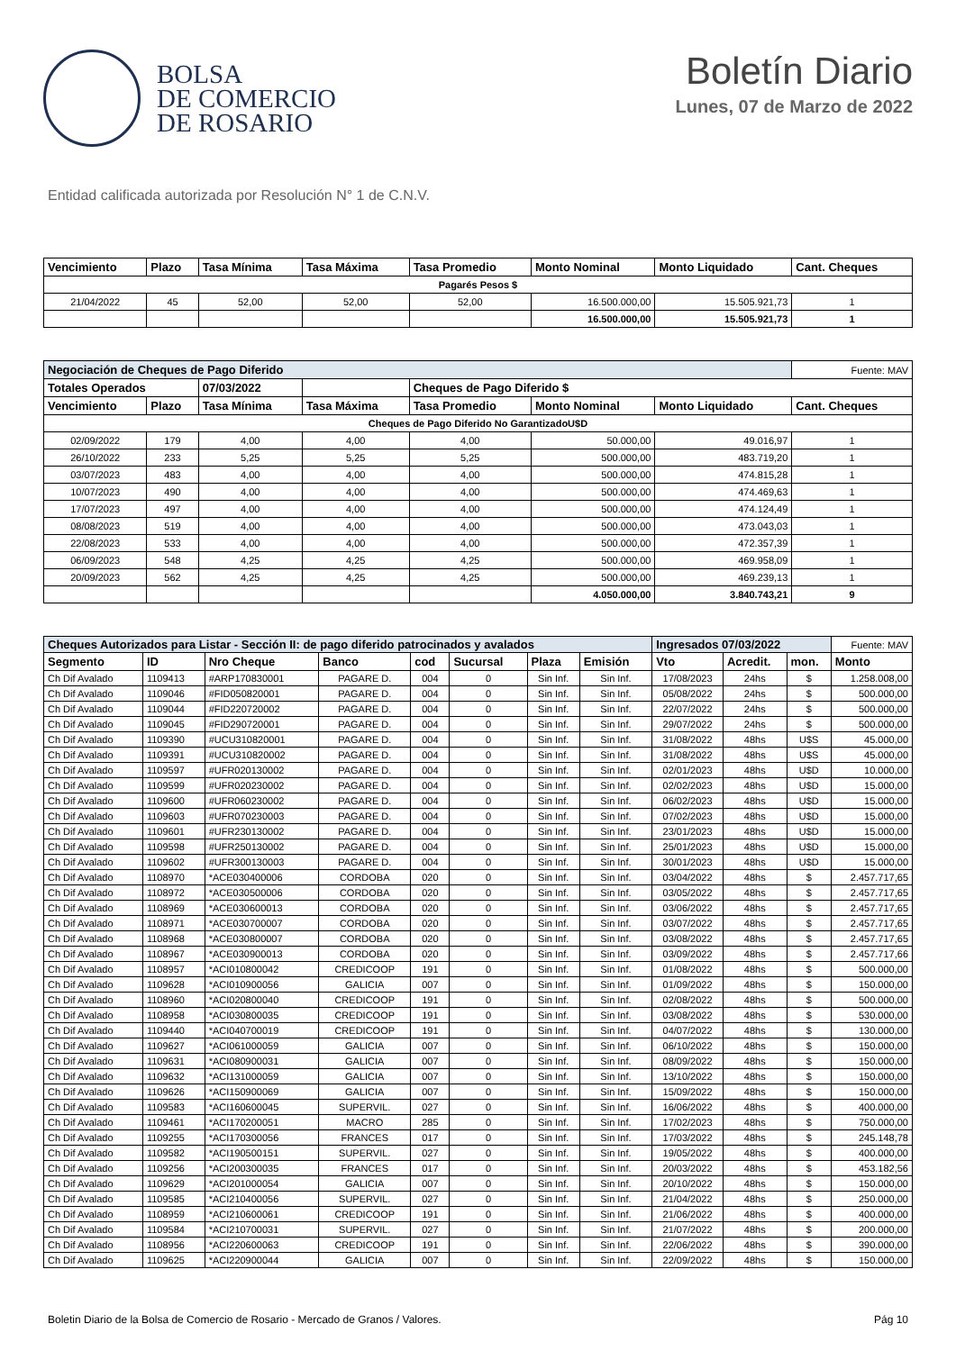BOLSA
DE COMERCIO
DE ROSARIO
Boletín Diario
Lunes, 07 de Marzo de 2022
Entidad calificada autorizada por Resolución N° 1 de C.N.V.
| Vencimiento | Plazo | Tasa Mínima | Tasa Máxima | Tasa Promedio | Monto Nominal | Monto Liquidado | Cant. Cheques |
| --- | --- | --- | --- | --- | --- | --- | --- |
| Pagarés Pesos $ | | | | | | | |
| 21/04/2022 | 45 | 52,00 | 52,00 | 52,00 | 16.500.000,00 | 15.505.921,73 | 1 |
| | | | | | 16.500.000,00 | 15.505.921,73 | 1 |
| Negociación de Cheques de Pago Diferido | | | | | | | Fuente: MAV |
| Totales Operados | | 07/03/2022 | | Cheques de Pago Diferido $ | | | |
| Vencimiento | Plazo | Tasa Mínima | Tasa Máxima | Tasa Promedio | Monto Nominal | Monto Liquidado | Cant. Cheques |
| Cheques de Pago Diferido No GarantizadoU$D | | | | | | | |
| 02/09/2022 | 179 | 4,00 | 4,00 | 4,00 | 50.000,00 | 49.016,97 | 1 |
| 26/10/2022 | 233 | 5,25 | 5,25 | 5,25 | 500.000,00 | 483.719,20 | 1 |
| 03/07/2023 | 483 | 4,00 | 4,00 | 4,00 | 500.000,00 | 474.815,28 | 1 |
| 10/07/2023 | 490 | 4,00 | 4,00 | 4,00 | 500.000,00 | 474.469,63 | 1 |
| 17/07/2023 | 497 | 4,00 | 4,00 | 4,00 | 500.000,00 | 474.124,49 | 1 |
| 08/08/2023 | 519 | 4,00 | 4,00 | 4,00 | 500.000,00 | 473.043,03 | 1 |
| 22/08/2023 | 533 | 4,00 | 4,00 | 4,00 | 500.000,00 | 472.357,39 | 1 |
| 06/09/2023 | 548 | 4,25 | 4,25 | 4,25 | 500.000,00 | 469.958,09 | 1 |
| 20/09/2023 | 562 | 4,25 | 4,25 | 4,25 | 500.000,00 | 469.239,13 | 1 |
| | | | | | 4.050.000,00 | 3.840.743,21 | 9 |
| Cheques Autorizados para Listar - Sección II: de pago diferido patrocinados y avalados | | | | | | | | Ingresados 07/03/2022 | | | Fuente: MAV |
| Segmento | ID | Nro Cheque | Banco | cod | Sucursal | Plaza | Emisión | Vto | Acredit. | mon. | Monto |
| Ch Dif Avalado | 1109413 | #ARP170830001 | PAGARE D. | 004 | 0 | Sin Inf. | Sin Inf. | 17/08/2023 | 24hs | $ | 1.258.008,00 |
| Ch Dif Avalado | 1109046 | #FID050820001 | PAGARE D. | 004 | 0 | Sin Inf. | Sin Inf. | 05/08/2022 | 24hs | $ | 500.000,00 |
| Ch Dif Avalado | 1109044 | #FID220720002 | PAGARE D. | 004 | 0 | Sin Inf. | Sin Inf. | 22/07/2022 | 24hs | $ | 500.000,00 |
| Ch Dif Avalado | 1109045 | #FID290720001 | PAGARE D. | 004 | 0 | Sin Inf. | Sin Inf. | 29/07/2022 | 24hs | $ | 500.000,00 |
| Ch Dif Avalado | 1109390 | #UCU310820001 | PAGARE D. | 004 | 0 | Sin Inf. | Sin Inf. | 31/08/2022 | 48hs | U$S | 45.000,00 |
| Ch Dif Avalado | 1109391 | #UCU310820002 | PAGARE D. | 004 | 0 | Sin Inf. | Sin Inf. | 31/08/2022 | 48hs | U$S | 45.000,00 |
| Ch Dif Avalado | 1109597 | #UFR020130002 | PAGARE D. | 004 | 0 | Sin Inf. | Sin Inf. | 02/01/2023 | 48hs | U$D | 10.000,00 |
| Ch Dif Avalado | 1109599 | #UFR020230002 | PAGARE D. | 004 | 0 | Sin Inf. | Sin Inf. | 02/02/2023 | 48hs | U$D | 15.000,00 |
| Ch Dif Avalado | 1109600 | #UFR060230002 | PAGARE D. | 004 | 0 | Sin Inf. | Sin Inf. | 06/02/2023 | 48hs | U$D | 15.000,00 |
| Ch Dif Avalado | 1109603 | #UFR070230003 | PAGARE D. | 004 | 0 | Sin Inf. | Sin Inf. | 07/02/2023 | 48hs | U$D | 15.000,00 |
| Ch Dif Avalado | 1109601 | #UFR230130002 | PAGARE D. | 004 | 0 | Sin Inf. | Sin Inf. | 23/01/2023 | 48hs | U$D | 15.000,00 |
| Ch Dif Avalado | 1109598 | #UFR250130002 | PAGARE D. | 004 | 0 | Sin Inf. | Sin Inf. | 25/01/2023 | 48hs | U$D | 15.000,00 |
| Ch Dif Avalado | 1109602 | #UFR300130003 | PAGARE D. | 004 | 0 | Sin Inf. | Sin Inf. | 30/01/2023 | 48hs | U$D | 15.000,00 |
| Ch Dif Avalado | 1108970 | *ACE030400006 | CORDOBA | 020 | 0 | Sin Inf. | Sin Inf. | 03/04/2022 | 48hs | $ | 2.457.717,65 |
| Ch Dif Avalado | 1108972 | *ACE030500006 | CORDOBA | 020 | 0 | Sin Inf. | Sin Inf. | 03/05/2022 | 48hs | $ | 2.457.717,65 |
| Ch Dif Avalado | 1108969 | *ACE030600013 | CORDOBA | 020 | 0 | Sin Inf. | Sin Inf. | 03/06/2022 | 48hs | $ | 2.457.717,65 |
| Ch Dif Avalado | 1108971 | *ACE030700007 | CORDOBA | 020 | 0 | Sin Inf. | Sin Inf. | 03/07/2022 | 48hs | $ | 2.457.717,65 |
| Ch Dif Avalado | 1108968 | *ACE030800007 | CORDOBA | 020 | 0 | Sin Inf. | Sin Inf. | 03/08/2022 | 48hs | $ | 2.457.717,65 |
| Ch Dif Avalado | 1108967 | *ACE030900013 | CORDOBA | 020 | 0 | Sin Inf. | Sin Inf. | 03/09/2022 | 48hs | $ | 2.457.717,66 |
| Ch Dif Avalado | 1108957 | *ACI010800042 | CREDICOOP | 191 | 0 | Sin Inf. | Sin Inf. | 01/08/2022 | 48hs | $ | 500.000,00 |
| Ch Dif Avalado | 1109628 | *ACI010900056 | GALICIA | 007 | 0 | Sin Inf. | Sin Inf. | 01/09/2022 | 48hs | $ | 150.000,00 |
| Ch Dif Avalado | 1108960 | *ACI020800040 | CREDICOOP | 191 | 0 | Sin Inf. | Sin Inf. | 02/08/2022 | 48hs | $ | 500.000,00 |
| Ch Dif Avalado | 1108958 | *ACI030800035 | CREDICOOP | 191 | 0 | Sin Inf. | Sin Inf. | 03/08/2022 | 48hs | $ | 530.000,00 |
| Ch Dif Avalado | 1109440 | *ACI040700019 | CREDICOOP | 191 | 0 | Sin Inf. | Sin Inf. | 04/07/2022 | 48hs | $ | 130.000,00 |
| Ch Dif Avalado | 1109627 | *ACI061000059 | GALICIA | 007 | 0 | Sin Inf. | Sin Inf. | 06/10/2022 | 48hs | $ | 150.000,00 |
| Ch Dif Avalado | 1109631 | *ACI080900031 | GALICIA | 007 | 0 | Sin Inf. | Sin Inf. | 08/09/2022 | 48hs | $ | 150.000,00 |
| Ch Dif Avalado | 1109632 | *ACI131000059 | GALICIA | 007 | 0 | Sin Inf. | Sin Inf. | 13/10/2022 | 48hs | $ | 150.000,00 |
| Ch Dif Avalado | 1109626 | *ACI150900069 | GALICIA | 007 | 0 | Sin Inf. | Sin Inf. | 15/09/2022 | 48hs | $ | 150.000,00 |
| Ch Dif Avalado | 1109583 | *ACI160600045 | SUPERVIL. | 027 | 0 | Sin Inf. | Sin Inf. | 16/06/2022 | 48hs | $ | 400.000,00 |
| Ch Dif Avalado | 1109461 | *ACI170200051 | MACRO | 285 | 0 | Sin Inf. | Sin Inf. | 17/02/2023 | 48hs | $ | 750.000,00 |
| Ch Dif Avalado | 1109255 | *ACI170300056 | FRANCES | 017 | 0 | Sin Inf. | Sin Inf. | 17/03/2022 | 48hs | $ | 245.148,78 |
| Ch Dif Avalado | 1109582 | *ACI190500151 | SUPERVIL. | 027 | 0 | Sin Inf. | Sin Inf. | 19/05/2022 | 48hs | $ | 400.000,00 |
| Ch Dif Avalado | 1109256 | *ACI200300035 | FRANCES | 017 | 0 | Sin Inf. | Sin Inf. | 20/03/2022 | 48hs | $ | 453.182,56 |
| Ch Dif Avalado | 1109629 | *ACI201000054 | GALICIA | 007 | 0 | Sin Inf. | Sin Inf. | 20/10/2022 | 48hs | $ | 150.000,00 |
| Ch Dif Avalado | 1109585 | *ACI210400056 | SUPERVIL. | 027 | 0 | Sin Inf. | Sin Inf. | 21/04/2022 | 48hs | $ | 250.000,00 |
| Ch Dif Avalado | 1108959 | *ACI210600061 | CREDICOOP | 191 | 0 | Sin Inf. | Sin Inf. | 21/06/2022 | 48hs | $ | 400.000,00 |
| Ch Dif Avalado | 1109584 | *ACI210700031 | SUPERVIL. | 027 | 0 | Sin Inf. | Sin Inf. | 21/07/2022 | 48hs | $ | 200.000,00 |
| Ch Dif Avalado | 1108956 | *ACI220600063 | CREDICOOP | 191 | 0 | Sin Inf. | Sin Inf. | 22/06/2022 | 48hs | $ | 390.000,00 |
| Ch Dif Avalado | 1109625 | *ACI220900044 | GALICIA | 007 | 0 | Sin Inf. | Sin Inf. | 22/09/2022 | 48hs | $ | 150.000,00 |
Boletin Diario de la Bolsa de Comercio de Rosario - Mercado de Granos / Valores. Pág 10